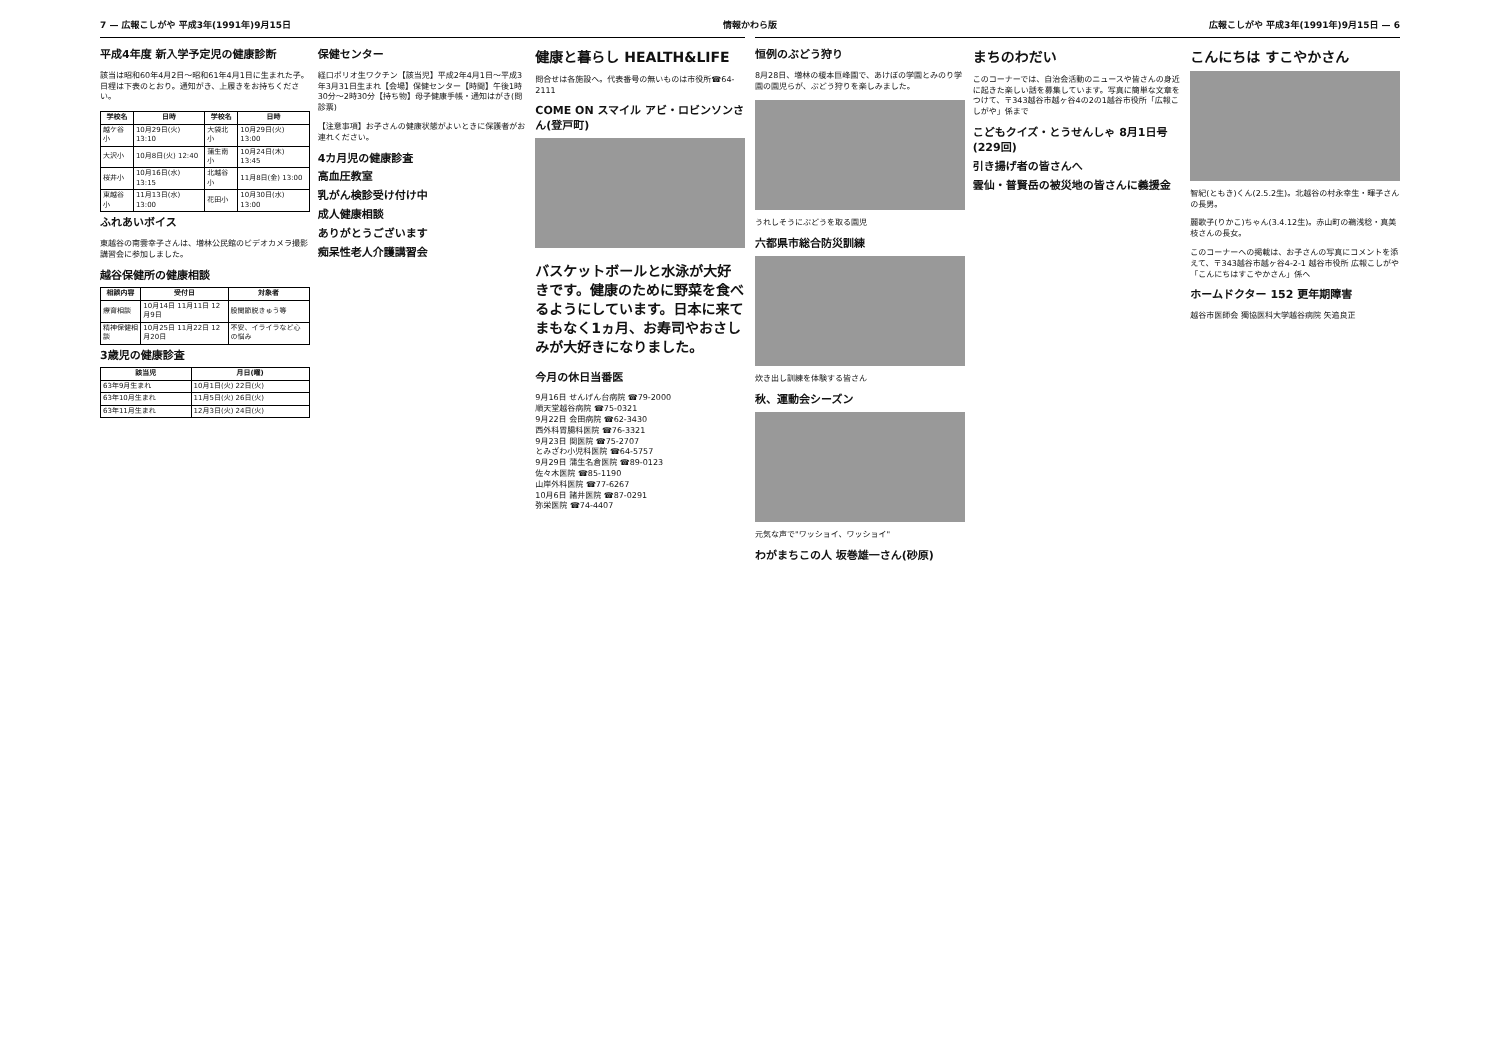7 — 広報こしがや 平成3年(1991年)9月15日 情報かわら版 広報こしがや 平成3年(1991年)9月15日 — 6
平成4年度 新入学予定児の健康診断
該当は昭和60年4月2日〜昭和61年4月1日に生まれた子。日程は下表のとおり。通知がき、上履きをお持ちください。
| 学校名 | 日時 | 学校名 | 日時 |
| --- | --- | --- | --- |
| 越ケ谷小 | 10月29日(火) 13:10 | 大袋北小 | 10月29日(火) 13:00 |
| 大沢小 | 10月8日(火) 12:40 | 蒲生南小 | 10月24日(木) 13:45 |
| 桜井小 | 10月16日(水) 13:15 | 北越谷小 | 11月8日(金) 13:00 |
| 東越谷小 | 11月13日(水) 13:00 | 花田小 | 10月30日(水) 13:00 |
ふれあいボイス
東越谷の南雲幸子さんは、増林公民館のビデオカメラ撮影講習会に参加しました。
越谷保健所の健康相談
| 相談内容 | 受付日 | 対象者 |
| --- | --- | --- |
| 療育相談 | 10月14日 11月11日 12月9日 | 股関節脱きゅう等 |
| 精神保健相談 | 10月25日 11月22日 12月20日 | 不安、イライラなど心の悩み |
3歳児の健康診査
| 該当児 | 月日(曜) |
| --- | --- |
| 63年9月生まれ | 10月1日(火) 22日(火) |
| 63年10月生まれ | 11月5日(火) 26日(火) |
| 63年11月生まれ | 12月3日(火) 24日(火) |
保健センター
経口ポリオ生ワクチン【該当児】平成2年4月1日〜平成3年3月31日生まれ【会場】保健センター【時間】午後1時30分〜2時30分【持ち物】母子健康手帳・通知はがき(問診票)
【注意事項】お子さんの健康状態がよいときに保護者がお連れください。
4カ月児の健康診査
高血圧教室
乳がん検診受け付け中
成人健康相談
ありがとうございます
痴呆性老人介護講習会
健康と暮らし HEALTH&LIFE
問合せは各施設へ。代表番号の無いものは市役所☎64-2111
COME ON スマイル アビ・ロビンソンさん(登戸町)
バスケットボールと水泳が大好きです。健康のために野菜を食べるようにしています。日本に来てまもなく1ヵ月、お寿司やおさしみが大好きになりました。
今月の休日当番医
9月16日 せんげん台病院 ☎79-2000
順天堂越谷病院 ☎75-0321
9月22日 会田病院 ☎62-3430
西外科胃腸科医院 ☎76-3321
9月23日 関医院 ☎75-2707
とみざわ小児科医院 ☎64-5757
9月29日 蒲生名倉医院 ☎89-0123
佐々木医院 ☎85-1190
山岸外科医院 ☎77-6267
10月6日 諸井医院 ☎87-0291
弥栄医院 ☎74-4407
恒例のぶどう狩り
8月28日、増林の榎本巨峰園で、あけぼの学園とみのり学園の園児らが、ぶどう狩りを楽しみました。
うれしそうにぶどうを取る園児
六都県市総合防災訓練
炊き出し訓練を体験する皆さん
秋、運動会シーズン
元気な声で"ワッショイ、ワッショイ"
わがまちこの人 坂巻雄一さん(砂原)
まちのわだい
このコーナーでは、自治会活動のニュースや皆さんの身近に起きた楽しい話を募集しています。写真に簡単な文章をつけて、〒343越谷市越ヶ谷4の2の1越谷市役所「広報こしがや」係まで
こどもクイズ・とうせんしゃ 8月1日号(229回)
引き揚げ者の皆さんへ
雲仙・普賢岳の被災地の皆さんに義援金
こんにちは すこやかさん
智紀(ともき)くん(2.5.2生)。北越谷の村永幸生・暉子さんの長男。
麗歌子(りかこ)ちゃん(3.4.12生)。赤山町の鵜浅稔・真美枝さんの長女。
このコーナーへの掲載は、お子さんの写真にコメントを添えて、〒343越谷市越ヶ谷4-2-1 越谷市役所 広報こしがや「こんにちはすこやかさん」係へ
ホームドクター 152 更年期障害
越谷市医師会 獨協医科大学越谷病院 矢追良正